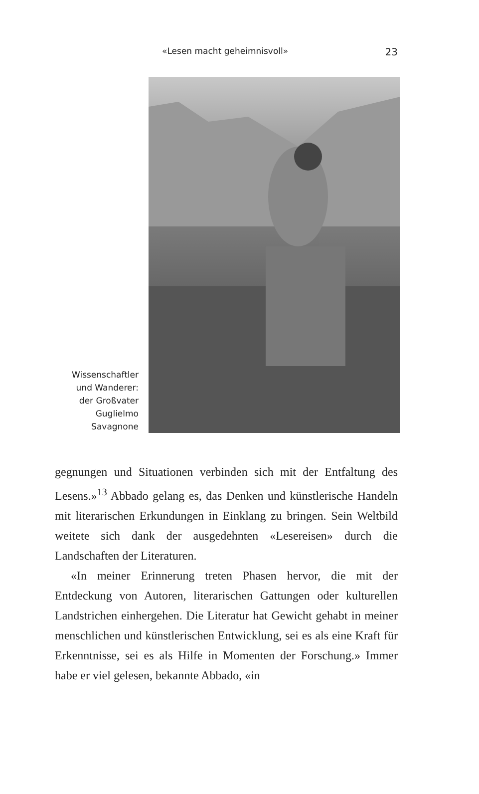«Lesen macht geheimnisvoll» 23
Wissenschaftler
und Wanderer:
der Großvater
Guglielmo
Savagnone
gegnungen und Situationen verbinden sich mit der Entfaltung des Lesens.»<sup>13</sup> Abbado gelang es, das Denken und künstlerische Handeln mit literarischen Erkundungen in Einklang zu bringen. Sein Weltbild weitete sich dank der ausgedehnten «Lesereisen» durch die Landschaften der Literaturen.
«In meiner Erinnerung treten Phasen hervor, die mit der Entdeckung von Autoren, literarischen Gattungen oder kulturellen Landstrichen einhergehen. Die Literatur hat Gewicht gehabt in meiner menschlichen und künstlerischen Entwicklung, sei es als eine Kraft für Erkenntnisse, sei es als Hilfe in Momenten der Forschung.» Immer habe er viel gelesen, bekannte Abbado, «in